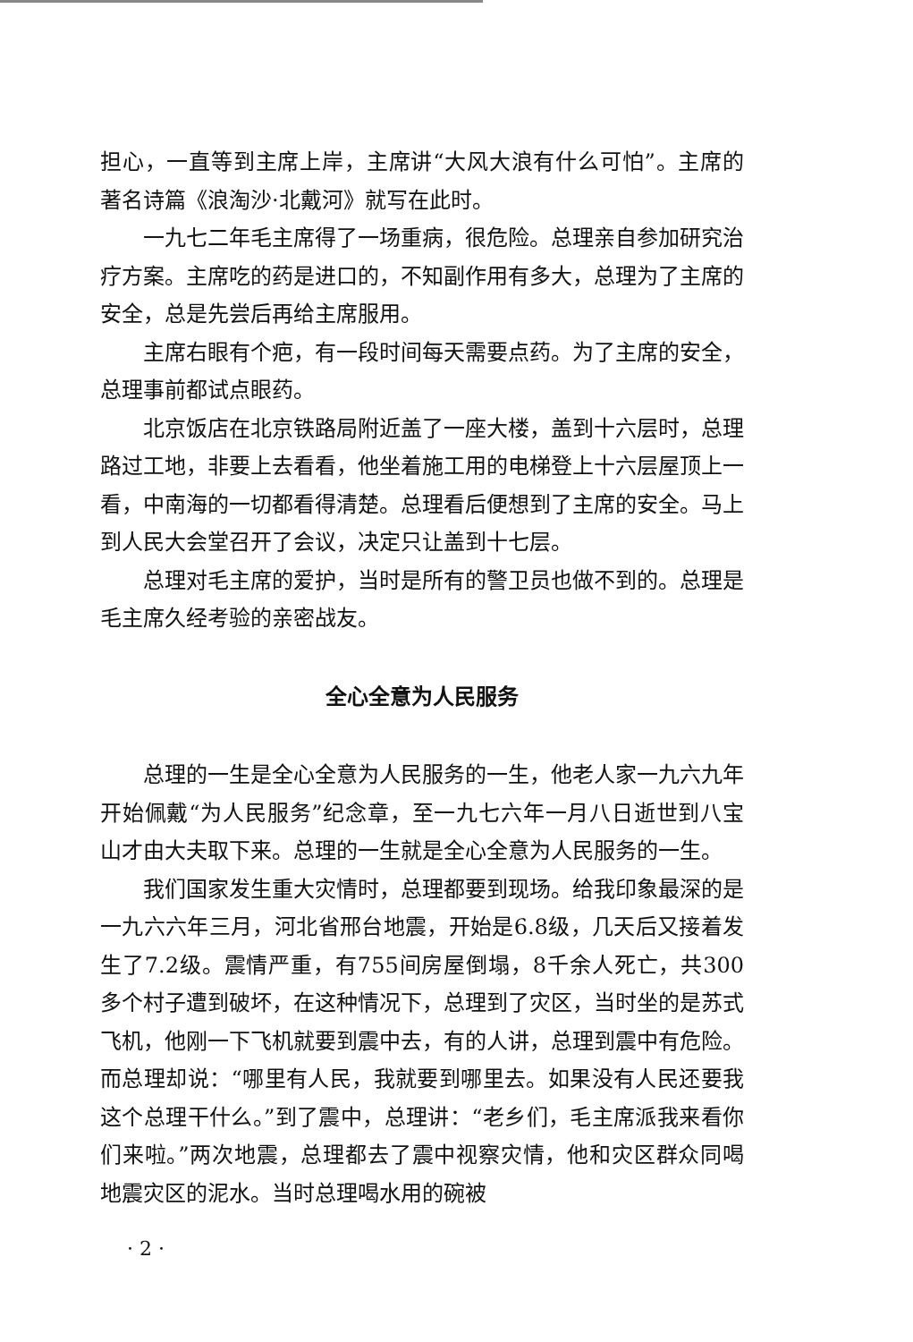担心，一直等到主席上岸，主席讲“大风大浪有什么可怕”。主席的著名诗篇《浪淘沙·北戴河》就写在此时。
一九七二年毛主席得了一场重病，很危险。总理亲自参加研究治疗方案。主席吃的药是进口的，不知副作用有多大，总理为了主席的安全，总是先尝后再给主席服用。
主席右眼有个疤，有一段时间每天需要点药。为了主席的安全，总理事前都试点眼药。
北京饭店在北京铁路局附近盖了一座大楼，盖到十六层时，总理路过工地，非要上去看看，他坐着施工用的电梯登上十六层屋顶上一看，中南海的一切都看得清楚。总理看后便想到了主席的安全。马上到人民大会堂召开了会议，决定只让盖到十七层。
总理对毛主席的爱护，当时是所有的警卫员也做不到的。总理是毛主席久经考验的亲密战友。
全心全意为人民服务
总理的一生是全心全意为人民服务的一生，他老人家一九六九年开始佩戴“为人民服务”纪念章，至一九七六年一月八日逝世到八宝山才由大夫取下来。总理的一生就是全心全意为人民服务的一生。
我们国家发生重大灾情时，总理都要到现场。给我印象最深的是一九六六年三月，河北省邢台地震，开始是6.8级，几天后又接着发生了7.2级。震情严重，有755间房屋倒塌，8千余人死亡，共300多个村子遭到破坏，在这种情况下，总理到了灾区，当时坐的是苏式飞机，他刚一下飞机就要到震中去，有的人讲，总理到震中有危险。而总理却说：“哪里有人民，我就要到哪里去。如果没有人民还要我这个总理干什么。”到了震中，总理讲：“老乡们，毛主席派我来看你们来啦。”两次地震，总理都去了震中视察灾情，他和灾区群众同喝地震灾区的泥水。当时总理喝水用的碗被
· 2 ·